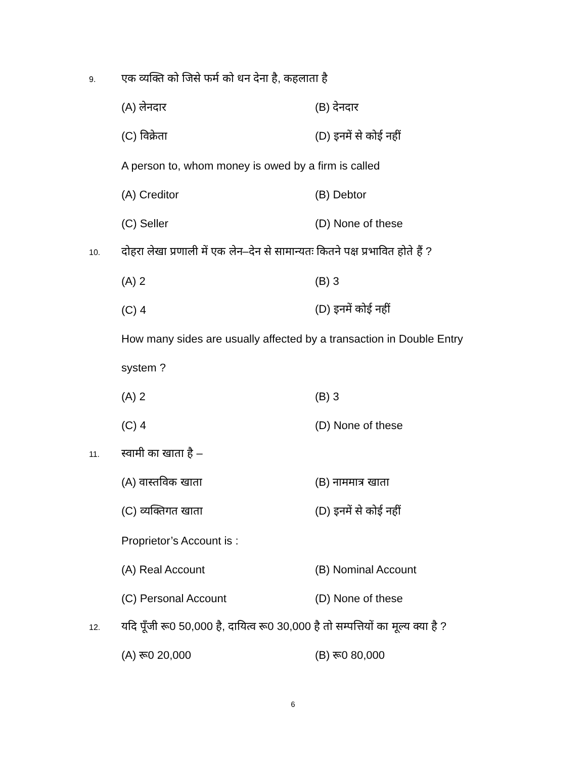9. एक व्यक्ति को जिसे फर्म को धन देना है, कहलाता है
(A) लेनदार (B) देनदार
(C) विक्रेता (D) इनमें से कोई नहीं
A person to, whom money is owed by a firm is called
(A) Creditor (B) Debtor
(C) Seller (D) None of these
10. दोहरा लेखा प्रणाली में एक लेन–देन से सामान्यतः कितने पक्ष प्रभावित होते हैं ?
(A) 2 (B) 3
(C) 4 (D) इनमें कोई नहीं
How many sides are usually affected by a transaction in Double Entry
system ?
(A) 2 (B) 3
(C) 4 (D) None of these
11. स्वामी का खाता है –
(A) वास्तविक खाता (B) नाममात्र खाता
(C) व्यक्तिगत खाता (D) इनमें से कोई नहीं
Proprietor’s Account is :
(A) Real Account (B) Nominal Account
(C) Personal Account (D) None of these
12. यदि पूँजी रू0 50,000 है, दायित्व रू0 30,000 है तो सम्पत्तियों का मूल्य क्या है ?
(A) रू0 20,000 (B) रू0 80,000
6